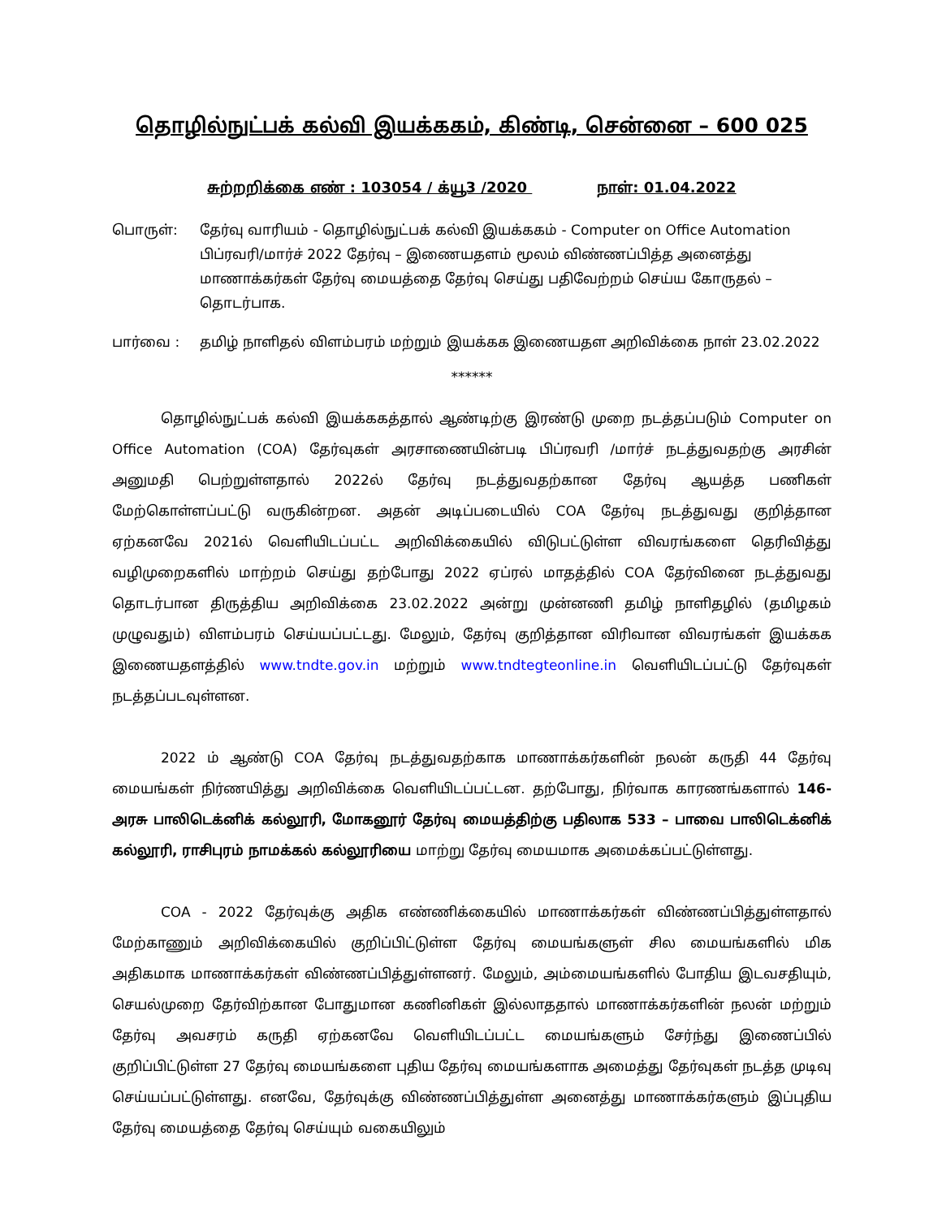தொழில்நுட்பக் கல்வி இயக்ககம், கிண்டி, சென்னை – 600 025
சுற்றறிக்கை எண் : 103054 / க்யூ3 /2020 நாள்: 01.04.2022
பொருள்: தேர்வு வாரியம் - தொழில்நுட்பக் கல்வி இயக்ககம் - Computer on Office Automation பிப்ரவரி/மார்ச் 2022 தேர்வு – இணையதளம் மூலம் விண்ணப்பித்த அனைத்து மாணாக்கர்கள் தேர்வு மையத்தை தேர்வு செய்து பதிவேற்றம் செய்ய கோருதல் – தொடர்பாக.
பார்வை : தமிழ் நாளிதல் விளம்பரம் மற்றும் இயக்கக இணையதள அறிவிக்கை நாள் 23.02.2022
******
தொழில்நுட்பக் கல்வி இயக்ககத்தால் ஆண்டிற்கு இரண்டு முறை நடத்தப்படும் Computer on Office Automation (COA) தேர்வுகள் அரசாணையின்படி பிப்ரவரி /மார்ச் நடத்துவதற்கு அரசின் அனுமதி பெற்றுள்ளதால் 2022ல் தேர்வு நடத்துவதற்கான தேர்வு ஆயத்த பணிகள் மேற்கொள்ளப்பட்டு வருகின்றன. அதன் அடிப்படையில் COA தேர்வு நடத்துவது குறித்தான ஏற்கனவே 2021ல் வெளியிடப்பட்ட அறிவிக்கையில் விடுபட்டுள்ள விவரங்களை தெரிவித்து வழிமுறைகளில் மாற்றம் செய்து தற்போது 2022 ஏப்ரல் மாதத்தில் COA தேர்வினை நடத்துவது தொடர்பான திருத்திய அறிவிக்கை 23.02.2022 அன்று முன்னணி தமிழ் நாளிதழில் (தமிழகம் முழுவதும்) விளம்பரம் செய்யப்பட்டது. மேலும், தேர்வு குறித்தான விரிவான விவரங்கள் இயக்கக இணையதளத்தில் www.tndte.gov.in மற்றும் www.tndtegteonline.in வெளியிடப்பட்டு தேர்வுகள் நடத்தப்படவுள்ளன.
2022 ம் ஆண்டு COA தேர்வு நடத்துவதற்காக மாணாக்கர்களின் நலன் கருதி 44 தேர்வு மையங்கள் நிர்ணயித்து அறிவிக்கை வெளியிடப்பட்டன. தற்போது, நிர்வாக காரணங்களால் 146-அரசு பாலிடெக்னிக் கல்லூரி, மோகனூர் தேர்வு மையத்திற்கு பதிலாக 533 – பாவை பாலிடெக்னிக் கல்லூரி, ராசிபுரம் நாமக்கல் கல்லூரியை மாற்று தேர்வு மையமாக அமைக்கப்பட்டுள்ளது.
COA - 2022 தேர்வுக்கு அதிக எண்ணிக்கையில் மாணாக்கர்கள் விண்ணப்பித்துள்ளதால் மேற்காணும் அறிவிக்கையில் குறிப்பிட்டுள்ள தேர்வு மையங்களுள் சில மையங்களில் மிக அதிகமாக மாணாக்கர்கள் விண்ணப்பித்துள்ளனர். மேலும், அம்மையங்களில் போதிய இடவசதியும், செயல்முறை தேர்விற்கான போதுமான கணினிகள் இல்லாததால் மாணாக்கர்களின் நலன் மற்றும் தேர்வு அவசரம் கருதி ஏற்கனவே வெளியிடப்பட்ட மையங்களும் சேர்ந்து இணைப்பில் குறிப்பிட்டுள்ள 27 தேர்வு மையங்களை புதிய தேர்வு மையங்களாக அமைத்து தேர்வுகள் நடத்த முடிவு செய்யப்பட்டுள்ளது. எனவே, தேர்வுக்கு விண்ணப்பித்துள்ள அனைத்து மாணாக்கர்களும் இப்புதிய தேர்வு மையத்தை தேர்வு செய்யும் வகையிலும்